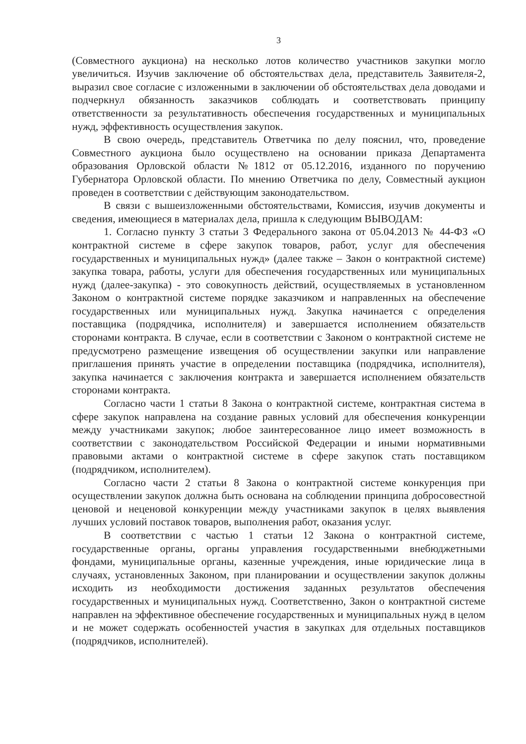3
(Совместного аукциона) на несколько лотов количество участников закупки могло увеличиться. Изучив заключение об обстоятельствах дела, представитель Заявителя-2, выразил свое согласие с изложенными в заключении об обстоятельствах дела доводами и подчеркнул обязанность заказчиков соблюдать и соответствовать принципу ответственности за результативность обеспечения государственных и муниципальных нужд, эффективность осуществления закупок.
В свою очередь, представитель Ответчика по делу пояснил, что, проведение Совместного аукциона было осуществлено на основании приказа Департамента образования Орловской области №1812 от 05.12.2016, изданного по поручению Губернатора Орловской области. По мнению Ответчика по делу, Совместный аукцион проведен в соответствии с действующим законодательством.
В связи с вышеизложенными обстоятельствами, Комиссия, изучив документы и сведения, имеющиеся в материалах дела, пришла к следующим ВЫВОДАМ:
1. Согласно пункту 3 статьи 3 Федерального закона от 05.04.2013 № 44-ФЗ «О контрактной системе в сфере закупок товаров, работ, услуг для обеспечения государственных и муниципальных нужд» (далее также – Закон о контрактной системе) закупка товара, работы, услуги для обеспечения государственных или муниципальных нужд (далее-закупка) - это совокупность действий, осуществляемых в установленном Законом о контрактной системе порядке заказчиком и направленных на обеспечение государственных или муниципальных нужд. Закупка начинается с определения поставщика (подрядчика, исполнителя) и завершается исполнением обязательств сторонами контракта. В случае, если в соответствии с Законом о контрактной системе не предусмотрено размещение извещения об осуществлении закупки или направление приглашения принять участие в определении поставщика (подрядчика, исполнителя), закупка начинается с заключения контракта и завершается исполнением обязательств сторонами контракта.
Согласно части 1 статьи 8 Закона о контрактной системе, контрактная система в сфере закупок направлена на создание равных условий для обеспечения конкуренции между участниками закупок; любое заинтересованное лицо имеет возможность в соответствии с законодательством Российской Федерации и иными нормативными правовыми актами о контрактной системе в сфере закупок стать поставщиком (подрядчиком, исполнителем).
Согласно части 2 статьи 8 Закона о контрактной системе конкуренция при осуществлении закупок должна быть основана на соблюдении принципа добросовестной ценовой и неценовой конкуренции между участниками закупок в целях выявления лучших условий поставок товаров, выполнения работ, оказания услуг.
В соответствии с частью 1 статьи 12 Закона о контрактной системе, государственные органы, органы управления государственными внебюджетными фондами, муниципальные органы, казенные учреждения, иные юридические лица в случаях, установленных Законом, при планировании и осуществлении закупок должны исходить из необходимости достижения заданных результатов обеспечения государственных и муниципальных нужд. Соответственно, Закон о контрактной системе направлен на эффективное обеспечение государственных и муниципальных нужд в целом и не может содержать особенностей участия в закупках для отдельных поставщиков (подрядчиков, исполнителей).